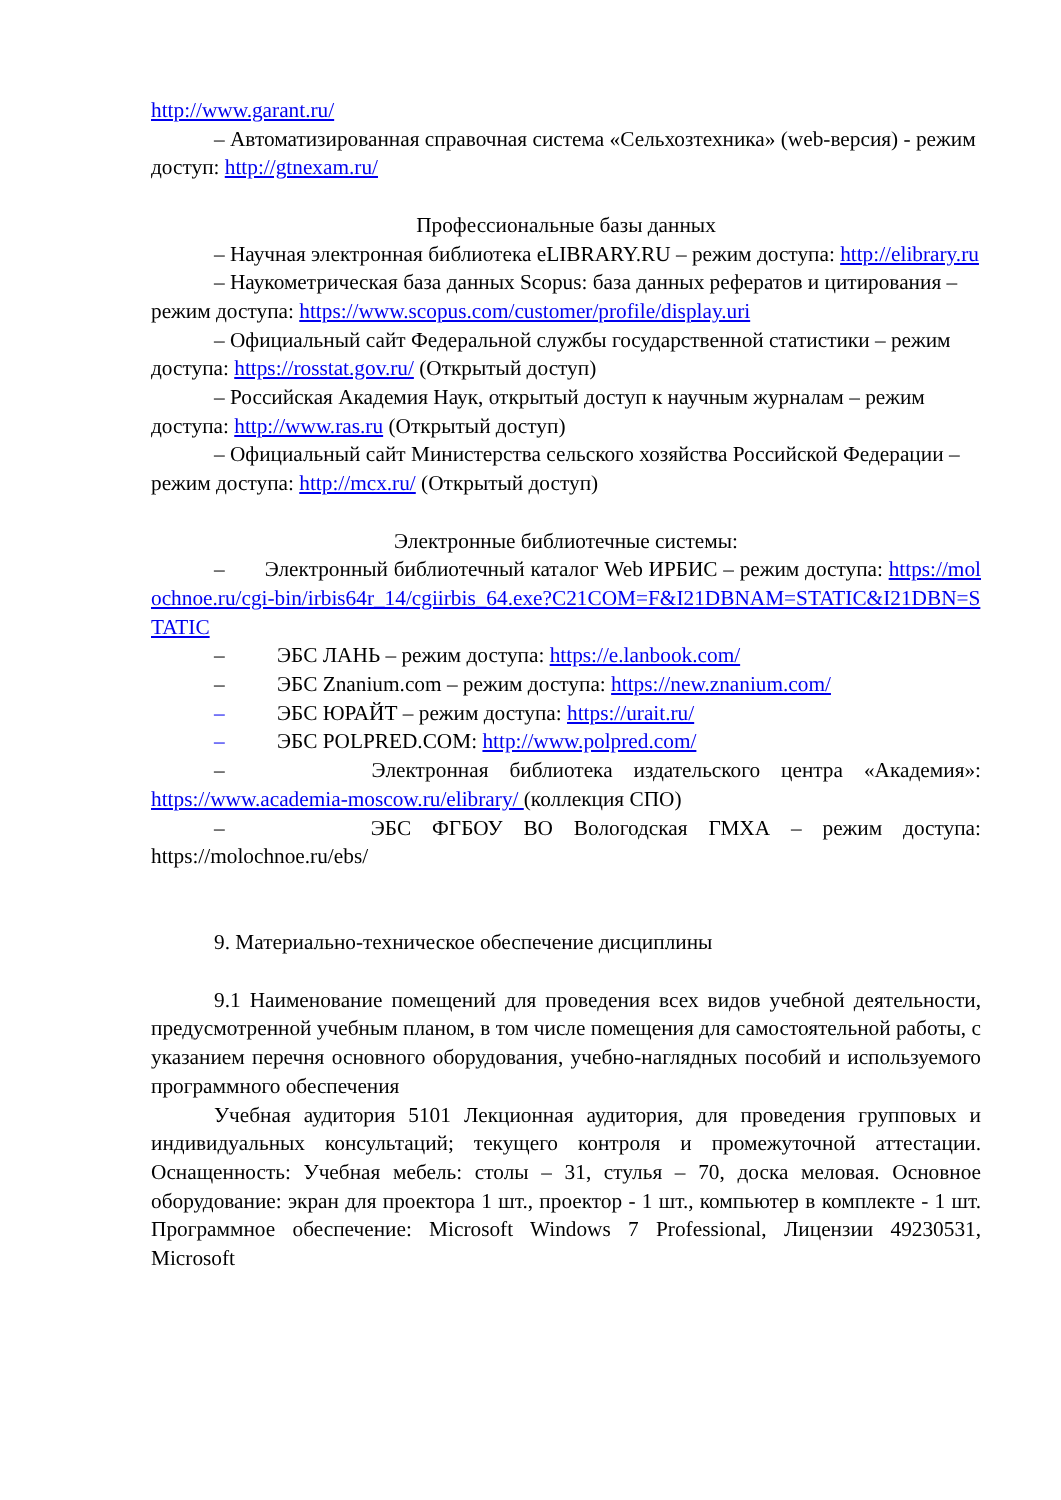http://www.garant.ru/
– Автоматизированная справочная система «Сельхозтехника» (web-версия) - режим доступ: http://gtnexam.ru/
Профессиональные базы данных
– Научная электронная библиотека eLIBRARY.RU – режим доступа: http://elibrary.ru
– Наукометрическая база данных Scopus: база данных рефератов и цитирования – режим доступа: https://www.scopus.com/customer/profile/display.uri
– Официальный сайт Федеральной службы государственной статистики – режим доступа: https://rosstat.gov.ru/ (Открытый доступ)
– Российская Академия Наук, открытый доступ к научным журналам – режим доступа: http://www.ras.ru (Открытый доступ)
– Официальный сайт Министерства сельского хозяйства Российской Федерации – режим доступа: http://mcx.ru/ (Открытый доступ)
Электронные библиотечные системы:
– Электронный библиотечный каталог Web ИРБИС – режим доступа: https://molochnoe.ru/cgi-bin/irbis64r_14/cgiirbis_64.exe?C21COM=F&I21DBNAM=STATIC&I21DBN=STATIC
– ЭБС ЛАНЬ – режим доступа: https://e.lanbook.com/
– ЭБС Znanium.com – режим доступа: https://new.znanium.com/
– ЭБС ЮРАЙТ – режим доступа: https://urait.ru/
– ЭБС POLPRED.COM: http://www.polpred.com/
– Электронная библиотека издательского центра «Академия»: https://www.academia-moscow.ru/elibrary/ (коллекция СПО)
– ЭБС ФГБОУ ВО Вологодская ГМХА – режим доступа: https://molochnoe.ru/ebs/
9. Материально-техническое обеспечение дисциплины
9.1 Наименование помещений для проведения всех видов учебной деятельности, предусмотренной учебным планом, в том числе помещения для самостоятельной работы, с указанием перечня основного оборудования, учебно-наглядных пособий и используемого программного обеспечения
Учебная аудитория 5101 Лекционная аудитория, для проведения групповых и индивидуальных консультаций; текущего контроля и промежуточной аттестации. Оснащенность: Учебная мебель: столы – 31, стулья – 70, доска меловая. Основное оборудование: экран для проектора 1 шт., проектор - 1 шт., компьютер в комплекте - 1 шт. Программное обеспечение: Microsoft Windows 7 Professional, Лицензии 49230531, Microsoft